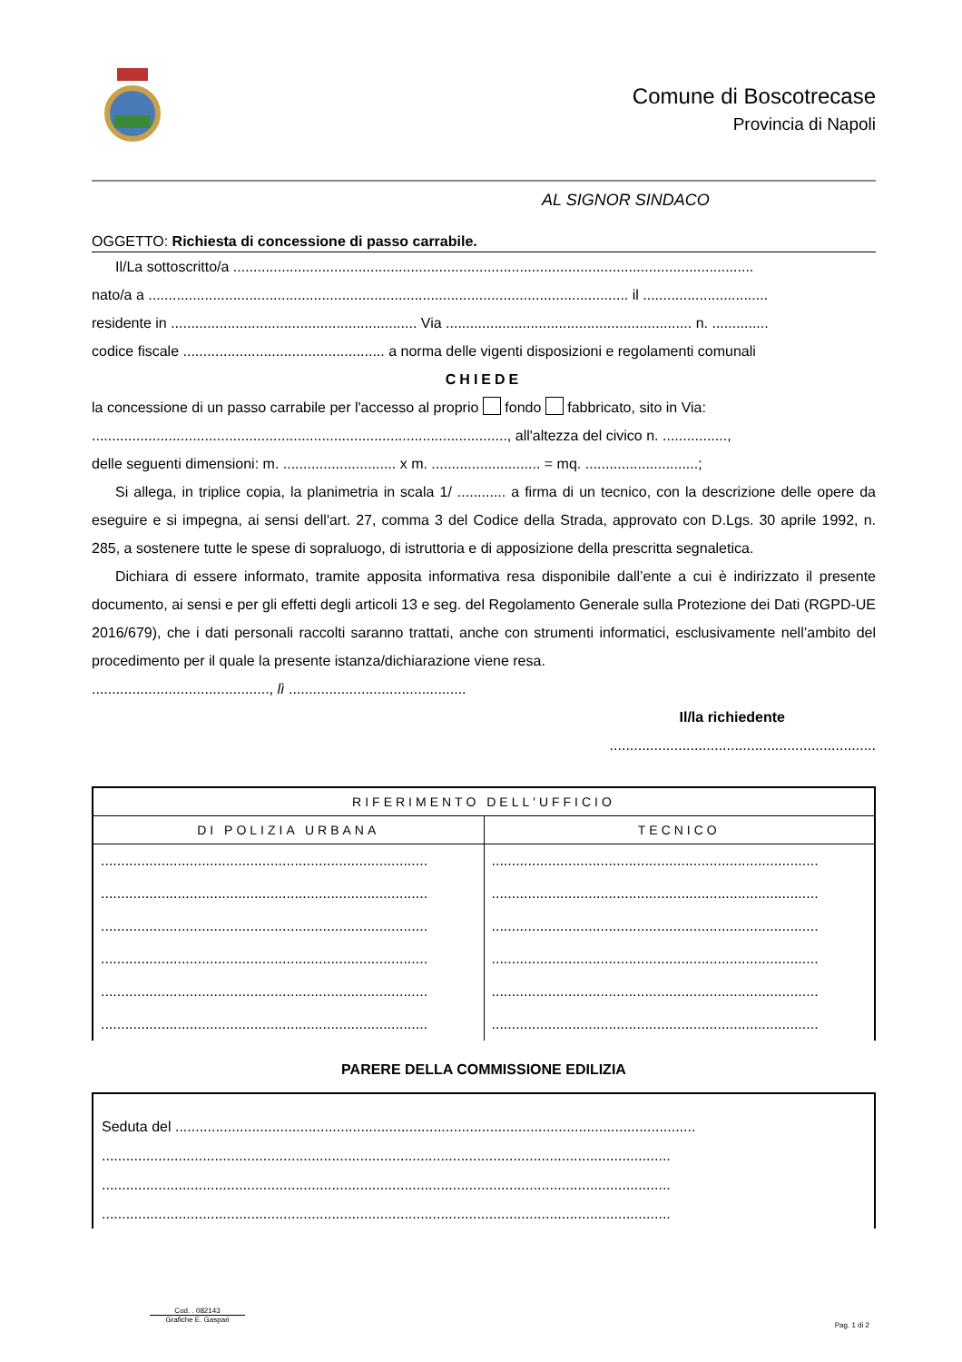Comune di Boscotrecase
Provincia di Napoli
AL SIGNOR SINDACO
OGGETTO: Richiesta di concessione di passo carrabile.
Il/La sottoscritto/a .................................................................................................................................
nato/a a ....................................................................................................................... il ...............................
residente in ............................................................. Via ............................................................. n. ..............
codice fiscale .................................................. a norma delle vigenti disposizioni e regolamenti comunali
CHIEDE
la concessione di un passo carrabile per l'accesso al proprio fondo fabbricato, sito in Via:
......................................................................................................., all'altezza del civico n. ................,
delle seguenti dimensioni: m. ............................ x m. ........................... = mq. ............................;
Si allega, in triplice copia, la planimetria in scala 1/ ............ a firma di un tecnico, con la descrizione delle opere da eseguire e si impegna, ai sensi dell'art. 27, comma 3 del Codice della Strada, approvato con D.Lgs. 30 aprile 1992, n. 285, a sostenere tutte le spese di sopraluogo, di istruttoria e di apposizione della prescritta segnaletica.
Dichiara di essere informato, tramite apposita informativa resa disponibile dall’ente a cui è indirizzato il presente documento, ai sensi e per gli effetti degli articoli 13 e seg. del Regolamento Generale sulla Protezione dei Dati (RGPD-UE 2016/679), che i dati personali raccolti saranno trattati, anche con strumenti informatici, esclusivamente nell’ambito del procedimento per il quale la presente istanza/dichiarazione viene resa.
............................................, lì ............................................
Il/la richiedente
..................................................................
| RIFERIMENTO DELL'UFFICIO | |
| --- | --- |
| DI POLIZIA URBANA | TECNICO |
| ................................................................................. ................................................................................. ................................................................................. ................................................................................. ................................................................................. ................................................................................. | ................................................................................. ................................................................................. ................................................................................. ................................................................................. ................................................................................. ................................................................................. |
PARERE DELLA COMMISSIONE EDILIZIA
Seduta del .................................................................................................................................
.............................................................................................................................................
.............................................................................................................................................
.............................................................................................................................................
Cod. . 082143
Grafiche E. Gaspari
Pag. 1 di 2